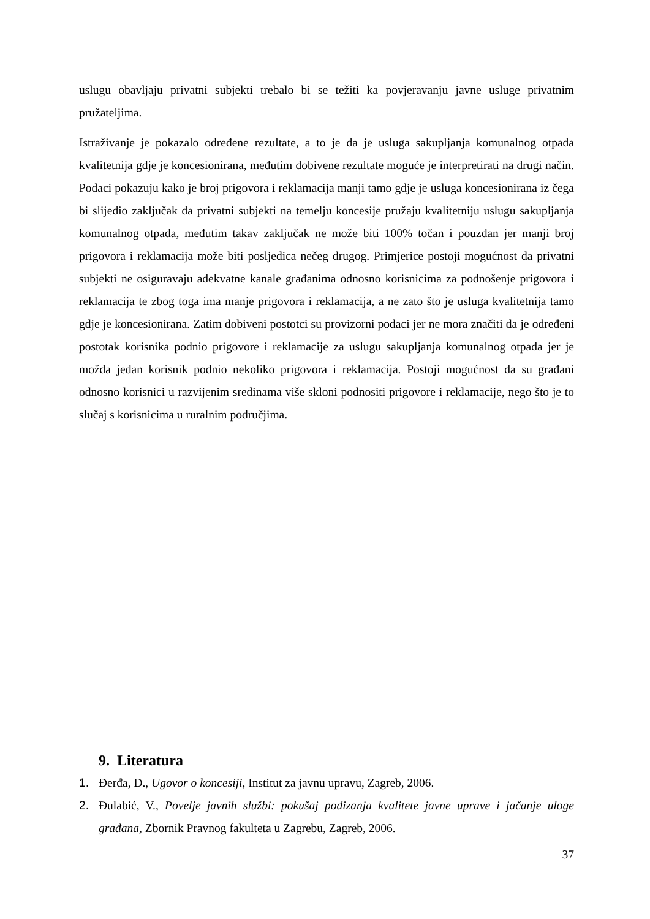uslugu obavljaju privatni subjekti trebalo bi se težiti ka povjeravanju javne usluge privatnim pružateljima.
Istraživanje je pokazalo određene rezultate, a to je da je usluga sakupljanja komunalnog otpada kvalitetnija gdje je koncesionirana, međutim dobivene rezultate moguće je interpretirati na drugi način. Podaci pokazuju kako je broj prigovora i reklamacija manji tamo gdje je usluga koncesionirana iz čega bi slijedio zaključak da privatni subjekti na temelju koncesije pružaju kvalitetniju uslugu sakupljanja komunalnog otpada, međutim takav zaključak ne može biti 100% točan i pouzdan jer manji broj prigovora i reklamacija može biti posljedica nečeg drugog. Primjerice postoji mogućnost da privatni subjekti ne osiguravaju adekvatne kanale građanima odnosno korisnicima za podnošenje prigovora i reklamacija te zbog toga ima manje prigovora i reklamacija, a ne zato što je usluga kvalitetnija tamo gdje je koncesionirana. Zatim dobiveni postotci su provizorni podaci jer ne mora značiti da je određeni postotak korisnika podnio prigovore i reklamacije za uslugu sakupljanja komunalnog otpada jer je možda jedan korisnik podnio nekoliko prigovora i reklamacija. Postoji mogućnost da su građani odnosno korisnici u razvijenim sredinama više skloni podnositi prigovore i reklamacije, nego što je to slučaj s korisnicima u ruralnim područjima.
9. Literatura
1. Đerđa, D., Ugovor o koncesiji, Institut za javnu upravu, Zagreb, 2006.
2. Đulabić, V., Povelje javnih službi: pokušaj podizanja kvalitete javne uprave i jačanje uloge građana, Zbornik Pravnog fakulteta u Zagrebu, Zagreb, 2006.
37